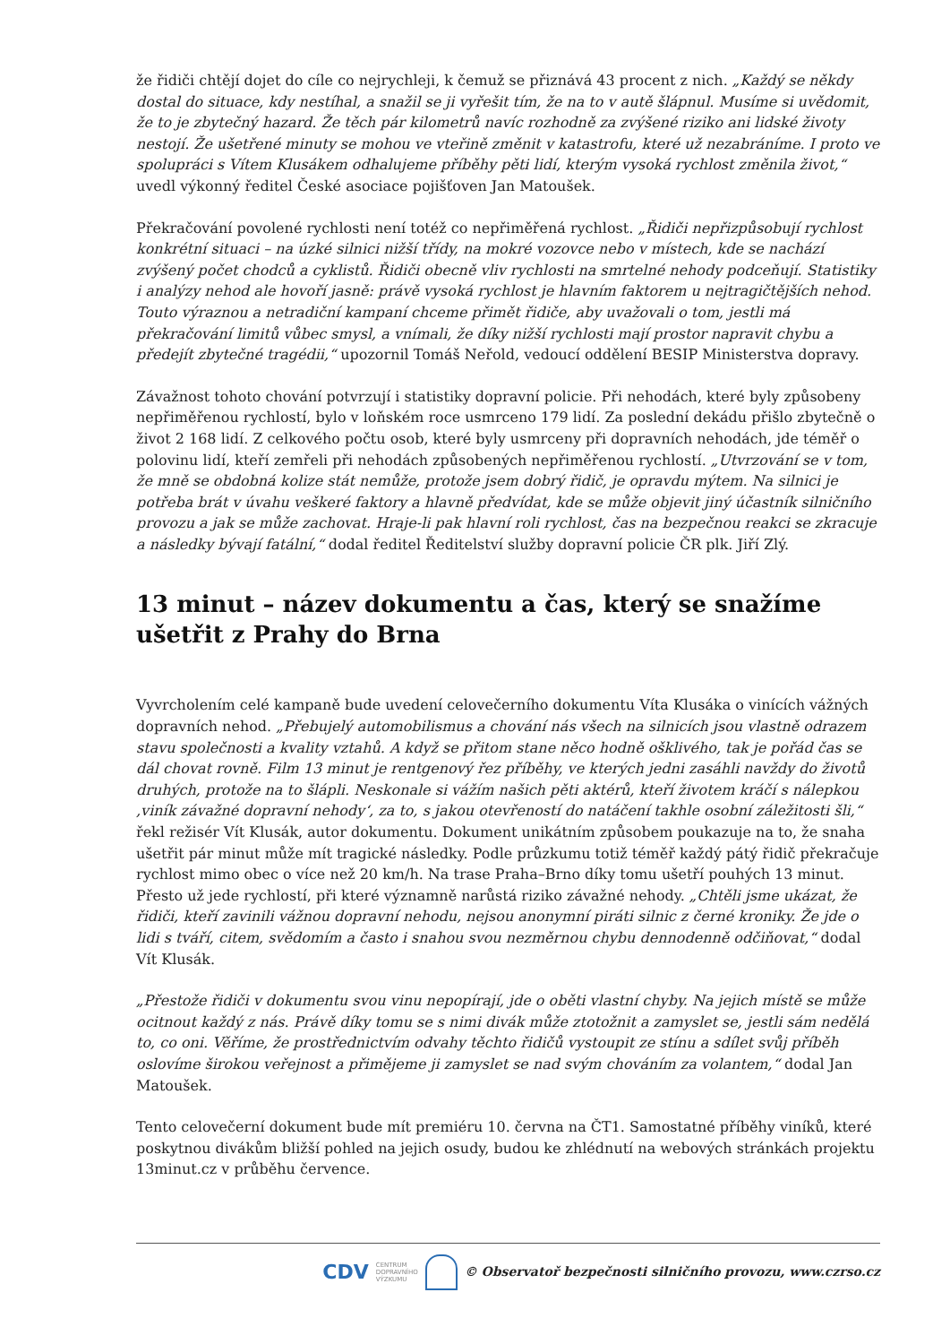že řidiči chtějí dojet do cíle co nejrychleji, k čemuž se přiznává 43 procent z nich. „Každý se někdy dostal do situace, kdy nestíhal, a snažil se ji vyřešit tím, že na to v autě šlápnul. Musíme si uvědomit, že to je zbytečný hazard. Že těch pár kilometrů navíc rozhodně za zvýšené riziko ani lidské životy nestojí. Že ušetřené minuty se mohou ve vteřině změnit v katastrofu, které už nezabráníme. I proto ve spolupráci s Vítem Klusákem odhalujeme příběhy pěti lidí, kterým vysoká rychlost změnila život,“ uvedl výkonný ředitel České asociace pojišťoven Jan Matoušek.
Překračování povolené rychlosti není totéž co nepřiměřená rychlost. „Řidiči nepřizpůsobují rychlost konkrétní situaci – na úzké silnici nižší třídy, na mokré vozovce nebo v místech, kde se nachází zvýšený počet chodců a cyklistů. Řidiči obecně vliv rychlosti na smrtelné nehody podceňují. Statistiky i analýzy nehod ale hovoří jasně: právě vysoká rychlost je hlavním faktorem u nejtragičtějších nehod. Touto výraznou a netradiční kampaní chceme přimět řidiče, aby uvažovali o tom, jestli má překračování limitů vůbec smysl, a vnímali, že díky nižší rychlosti mají prostor napravit chybu a předejít zbytečné tragédii,“ upozornil Tomáš Neřold, vedoucí oddělení BESIP Ministerstva dopravy.
Závažnost tohoto chování potvrzují i statistiky dopravní policie. Při nehodách, které byly způsobeny nepřiměřenou rychlostí, bylo v loňském roce usmrceno 179 lidí. Za poslední dekádu přišlo zbytečně o život 2 168 lidí. Z celkového počtu osob, které byly usmrceny při dopravních nehodách, jde téměř o polovinu lidí, kteří zemřeli při nehodách způsobených nepřiměřenou rychlostí. „Utvrzování se v tom, že mně se obdobná kolize stát nemůže, protože jsem dobrý řidič, je opravdu mýtem. Na silnici je potřeba brát v úvahu veškeré faktory a hlavně předvídat, kde se může objevit jiný účastník silničního provozu a jak se může zachovat. Hraje-li pak hlavní roli rychlost, čas na bezpečnou reakci se zkracuje a následky bývají fatální,“ dodal ředitel Ředitelství služby dopravní policie ČR plk. Jiří Zlý.
13 minut – název dokumentu a čas, který se snažíme ušetřit z Prahy do Brna
Vyvrcholením celé kampaně bude uvedení celovečerního dokumentu Víta Klusáka o vinících vážných dopravních nehod. „Přebujelý automobilismus a chování nás všech na silnicích jsou vlastně odrazem stavu společnosti a kvality vztahů. A když se přitom stane něco hodně ošklivého, tak je pořád čas se dál chovat rovně. Film 13 minut je rentgenový řez příběhy, ve kterých jedni zasáhli navždy do životů druhých, protože na to šlápli. Neskonale si vážím našich pěti aktérů, kteří životem kráčí s nálepkou ‚viník závažné dopravní nehody‘, za to, s jakou otevřeností do natáčení takhle osobní záležitosti šli,“ řekl režisér Vít Klusák, autor dokumentu. Dokument unikátním způsobem poukazuje na to, že snaha ušetřit pár minut může mít tragické následky. Podle průzkumu totiž téměř každý pátý řidič překračuje rychlost mimo obec o více než 20 km/h. Na trase Praha–Brno díky tomu ušetří pouhých 13 minut. Přesto už jede rychlostí, při které významně narůstá riziko závažné nehody. „Chtěli jsme ukázat, že řidiči, kteří zavinili vážnou dopravní nehodu, nejsou anonymní piráti silnic z černé kroniky. Že jde o lidi s tváří, citem, svědomím a často i snahou svou nezměrnou chybu dennodenně odčiňovat,“ dodal Vít Klusák.
„Přestože řidiči v dokumentu svou vinu nepopírají, jde o oběti vlastní chyby. Na jejich místě se může ocitnout každý z nás. Právě díky tomu se s nimi divák může ztotožnit a zamyslet se, jestli sám nedělá to, co oni. Věříme, že prostřednictvím odvahy těchto řidičů vystoupit ze stínu a sdílet svůj příběh oslovíme širokou veřejnost a přiměјeme ji zamyslet se nad svým chováním za volantem,“ dodal Jan Matoušek.
Tento celovečerní dokument bude mít premiéru 10. června na ČT1. Samostatné příběhy viníků, které poskytnou divákům bližší pohled na jejich osudy, budou ke zhlédnutí na webových stránkách projektu 13minut.cz v průběhu července.
CDV CENTRUM
DOPRAVNÍHO
VÝZKUMU © Observatoř bezpečnosti silničního provozu, www.czrso.cz